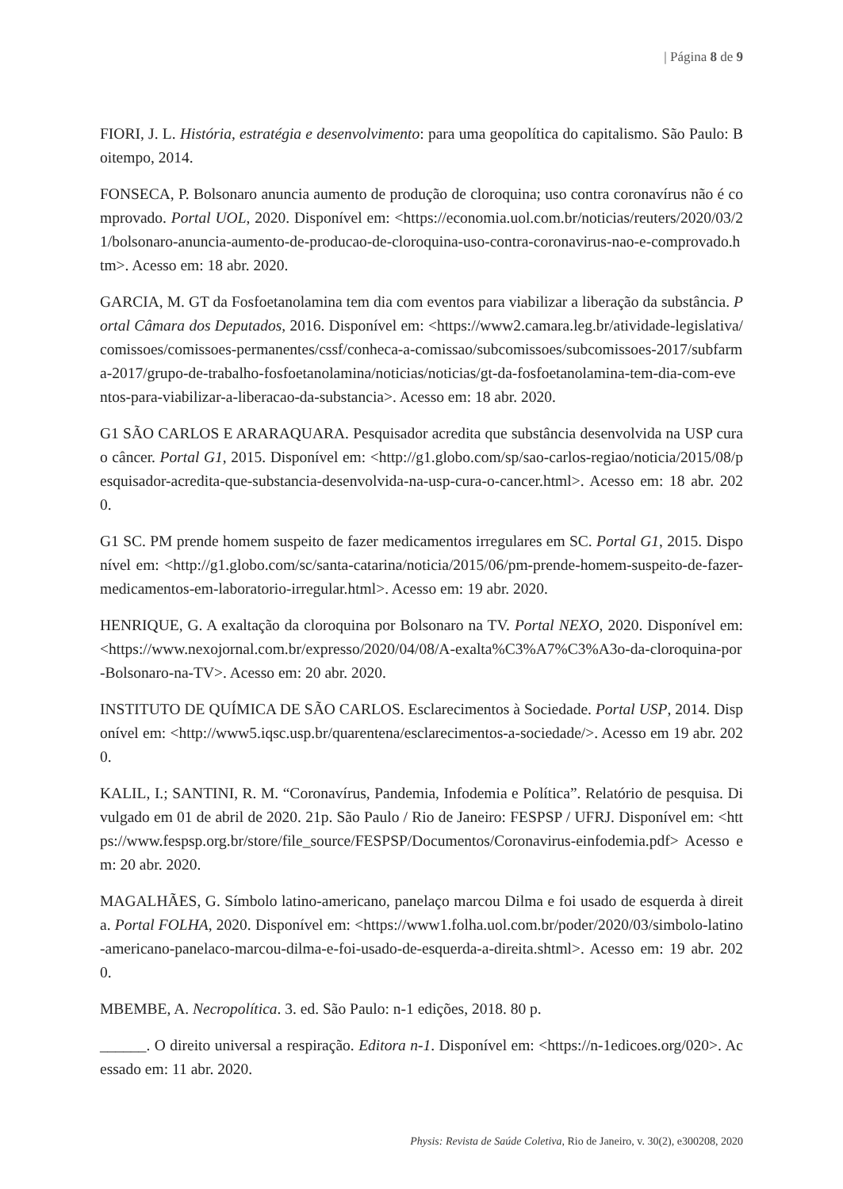| Página 8 de 9
FIORI, J. L. História, estratégia e desenvolvimento: para uma geopolítica do capitalismo. São Paulo: Boitempo, 2014.
FONSECA, P. Bolsonaro anuncia aumento de produção de cloroquina; uso contra coronavírus não é comprovado. Portal UOL, 2020. Disponível em: <https://economia.uol.com.br/noticias/reuters/2020/03/21/bolsonaro-anuncia-aumento-de-producao-de-cloroquina-uso-contra-coronavirus-nao-e-comprovado.htm>. Acesso em: 18 abr. 2020.
GARCIA, M. GT da Fosfoetanolamina tem dia com eventos para viabilizar a liberação da substância. Portal Câmara dos Deputados, 2016. Disponível em: <https://www2.camara.leg.br/atividade-legislativa/comissoes/comissoes-permanentes/cssf/conheca-a-comissao/subcomissoes/subcomissoes-2017/subfarma-2017/grupo-de-trabalho-fosfoetanolamina/noticias/noticias/gt-da-fosfoetanolamina-tem-dia-com-eventos-para-viabilizar-a-liberacao-da-substancia>. Acesso em: 18 abr. 2020.
G1 SÃO CARLOS E ARARAQUARA. Pesquisador acredita que substância desenvolvida na USP cura o câncer. Portal G1, 2015. Disponível em: <http://g1.globo.com/sp/sao-carlos-regiao/noticia/2015/08/pesquisador-acredita-que-substancia-desenvolvida-na-usp-cura-o-cancer.html>. Acesso em: 18 abr. 2020.
G1 SC. PM prende homem suspeito de fazer medicamentos irregulares em SC. Portal G1, 2015. Disponível em: <http://g1.globo.com/sc/santa-catarina/noticia/2015/06/pm-prende-homem-suspeito-de-fazer-medicamentos-em-laboratorio-irregular.html>. Acesso em: 19 abr. 2020.
HENRIQUE, G. A exaltação da cloroquina por Bolsonaro na TV. Portal NEXO, 2020. Disponível em: <https://www.nexojornal.com.br/expresso/2020/04/08/A-exalta%C3%A7%C3%A3o-da-cloroquina-por-Bolsonaro-na-TV>. Acesso em: 20 abr. 2020.
INSTITUTO DE QUÍMICA DE SÃO CARLOS. Esclarecimentos à Sociedade. Portal USP, 2014. Disponível em: <http://www5.iqsc.usp.br/quarentena/esclarecimentos-a-sociedade/>. Acesso em 19 abr. 2020.
KALIL, I.; SANTINI, R. M. “Coronavírus, Pandemia, Infodemia e Política”. Relatório de pesquisa. Divulgado em 01 de abril de 2020. 21p. São Paulo / Rio de Janeiro: FESPSP / UFRJ. Disponível em: <https://www.fespsp.org.br/store/file_source/FESPSP/Documentos/Coronavirus-einfodemia.pdf> Acesso em: 20 abr. 2020.
MAGALHÃES, G. Símbolo latino-americano, panelaço marcou Dilma e foi usado de esquerda à direita. Portal FOLHA, 2020. Disponível em: <https://www1.folha.uol.com.br/poder/2020/03/simbolo-latino-americano-panelaco-marcou-dilma-e-foi-usado-de-esquerda-a-direita.shtml>. Acesso em: 19 abr. 2020.
MBEMBE, A. Necropolítica. 3. ed. São Paulo: n-1 edições, 2018. 80 p.
______. O direito universal a respiração. Editora n-1. Disponível em: <https://n-1edicoes.org/020>. Acessado em: 11 abr. 2020.
Physis: Revista de Saúde Coletiva, Rio de Janeiro, v. 30(2), e300208, 2020